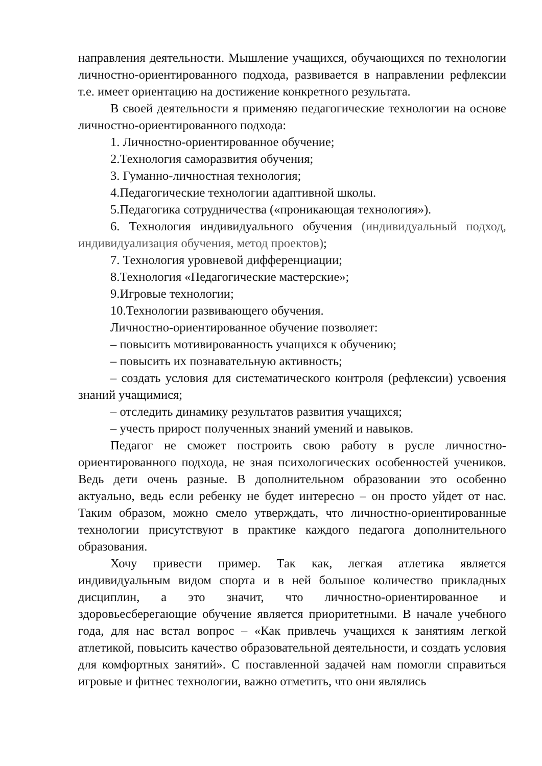направления деятельности. Мышление учащихся, обучающихся по технологии личностно-ориентированного подхода, развивается в направлении рефлексии т.е. имеет ориентацию на достижение конкретного результата.
В своей деятельности я применяю педагогические технологии на основе личностно-ориентированного подхода:
1. Личностно-ориентированное обучение;
2.Технология саморазвития обучения;
3. Гуманно-личностная технология;
4.Педагогические технологии адаптивной школы.
5.Педагогика сотрудничества («проникающая технология»).
6. Технология индивидуального обучения (индивидуальный подход, индивидуализация обучения, метод проектов);
7. Технология уровневой дифференциации;
8.Технология «Педагогические мастерские»;
9.Игровые технологии;
10.Технологии развивающего обучения.
Личностно-ориентированное обучение позволяет:
– повысить мотивированность учащихся к обучению;
– повысить их познавательную активность;
– создать условия для систематического контроля (рефлексии) усвоения знаний учащимися;
– отследить динамику результатов развития учащихся;
– учесть прирост полученных знаний умений и навыков.
Педагог не сможет построить свою работу в русле личностно-ориентированного подхода, не зная психологических особенностей учеников. Ведь дети очень разные. В дополнительном образовании это особенно актуально, ведь если ребенку не будет интересно – он просто уйдет от нас. Таким образом, можно смело утверждать, что личностно-ориентированные технологии присутствуют в практике каждого педагога дополнительного образования.
Хочу привести пример. Так как, легкая атлетика является индивидуальным видом спорта и в ней большое количество прикладных дисциплин, а это значит, что личностно-ориентированное и здоровьесберегающие обучение является приоритетными. В начале учебного года, для нас встал вопрос – «Как привлечь учащихся к занятиям легкой атлетикой, повысить качество образовательной деятельности, и создать условия для комфортных занятий». С поставленной задачей нам помогли справиться игровые и фитнес технологии, важно отметить, что они являлись